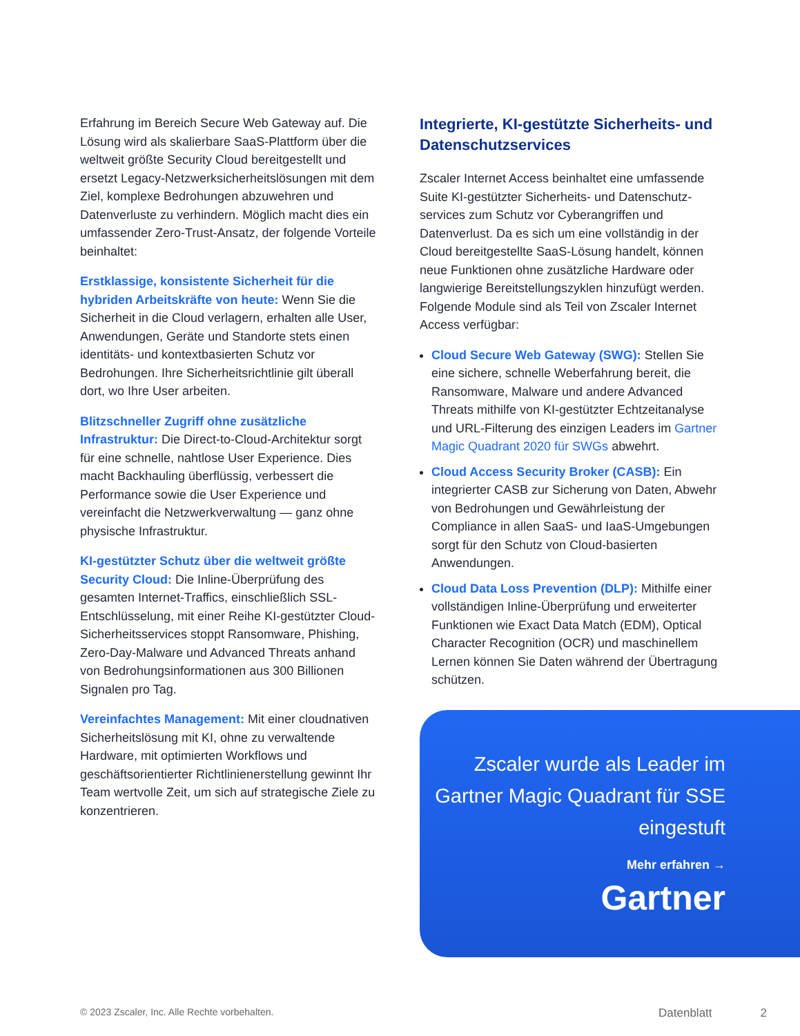Erfahrung im Bereich Secure Web Gateway auf. Die Lösung wird als skalierbare SaaS-Plattform über die weltweit größte Security Cloud bereitgestellt und ersetzt Legacy-Netzwerksicherheitslösungen mit dem Ziel, komplexe Bedrohungen abzuwehren und Datenverluste zu verhindern. Möglich macht dies ein umfassender Zero-Trust-Ansatz, der folgende Vorteile beinhaltet:
Erstklassige, konsistente Sicherheit für die hybriden Arbeitskräfte von heute: Wenn Sie die Sicherheit in die Cloud verlagern, erhalten alle User, Anwendungen, Geräte und Standorte stets einen identitäts- und kontextbasierten Schutz vor Bedrohungen. Ihre Sicherheitsrichtlinie gilt überall dort, wo Ihre User arbeiten.
Blitzschneller Zugriff ohne zusätzliche Infrastruktur: Die Direct-to-Cloud-Architektur sorgt für eine schnelle, nahtlose User Experience. Dies macht Backhauling überflüssig, verbessert die Performance sowie die User Experience und vereinfacht die Netzwerkverwaltung — ganz ohne physische Infrastruktur.
KI-gestützter Schutz über die weltweit größte Security Cloud: Die Inline-Überprüfung des gesamten Internet-Traffics, einschließlich SSL-Entschlüsselung, mit einer Reihe KI-gestützter Cloud-Sicherheitsservices stoppt Ransomware, Phishing, Zero-Day-Malware und Advanced Threats anhand von Bedrohungsinformationen aus 300 Billionen Signalen pro Tag.
Vereinfachtes Management: Mit einer cloudnativen Sicherheitslösung mit KI, ohne zu verwaltende Hardware, mit optimierten Workflows und geschäftsorientierter Richtlinienerstellung gewinnt Ihr Team wertvolle Zeit, um sich auf strategische Ziele zu konzentrieren.
Integrierte, KI-gestützte Sicherheits- und Datenschutzservices
Zscaler Internet Access beinhaltet eine umfassende Suite KI-gestützter Sicherheits- und Datenschutz-services zum Schutz vor Cyberangriffen und Datenverlust. Da es sich um eine vollständig in der Cloud bereitgestellte SaaS-Lösung handelt, können neue Funktionen ohne zusätzliche Hardware oder langwierige Bereitstellungszyklen hinzufügt werden. Folgende Module sind als Teil von Zscaler Internet Access verfügbar:
Cloud Secure Web Gateway (SWG): Stellen Sie eine sichere, schnelle Weberfahrung bereit, die Ransomware, Malware und andere Advanced Threats mithilfe von KI-gestützter Echtzeitanalyse und URL-Filterung des einzigen Leaders im Gartner Magic Quadrant 2020 für SWGs abwehrt.
Cloud Access Security Broker (CASB): Ein integrierter CASB zur Sicherung von Daten, Abwehr von Bedrohungen und Gewährleistung der Compliance in allen SaaS- und IaaS-Umgebungen sorgt für den Schutz von Cloud-basierten Anwendungen.
Cloud Data Loss Prevention (DLP): Mithilfe einer vollständigen Inline-Überprüfung und erweiterter Funktionen wie Exact Data Match (EDM), Optical Character Recognition (OCR) und maschinellem Lernen können Sie Daten während der Übertragung schützen.
Zscaler wurde als Leader im Gartner Magic Quadrant für SSE eingestuft
Mehr erfahren →
Gartner
© 2023 Zscaler, Inc. Alle Rechte vorbehalten. Datenblatt 2